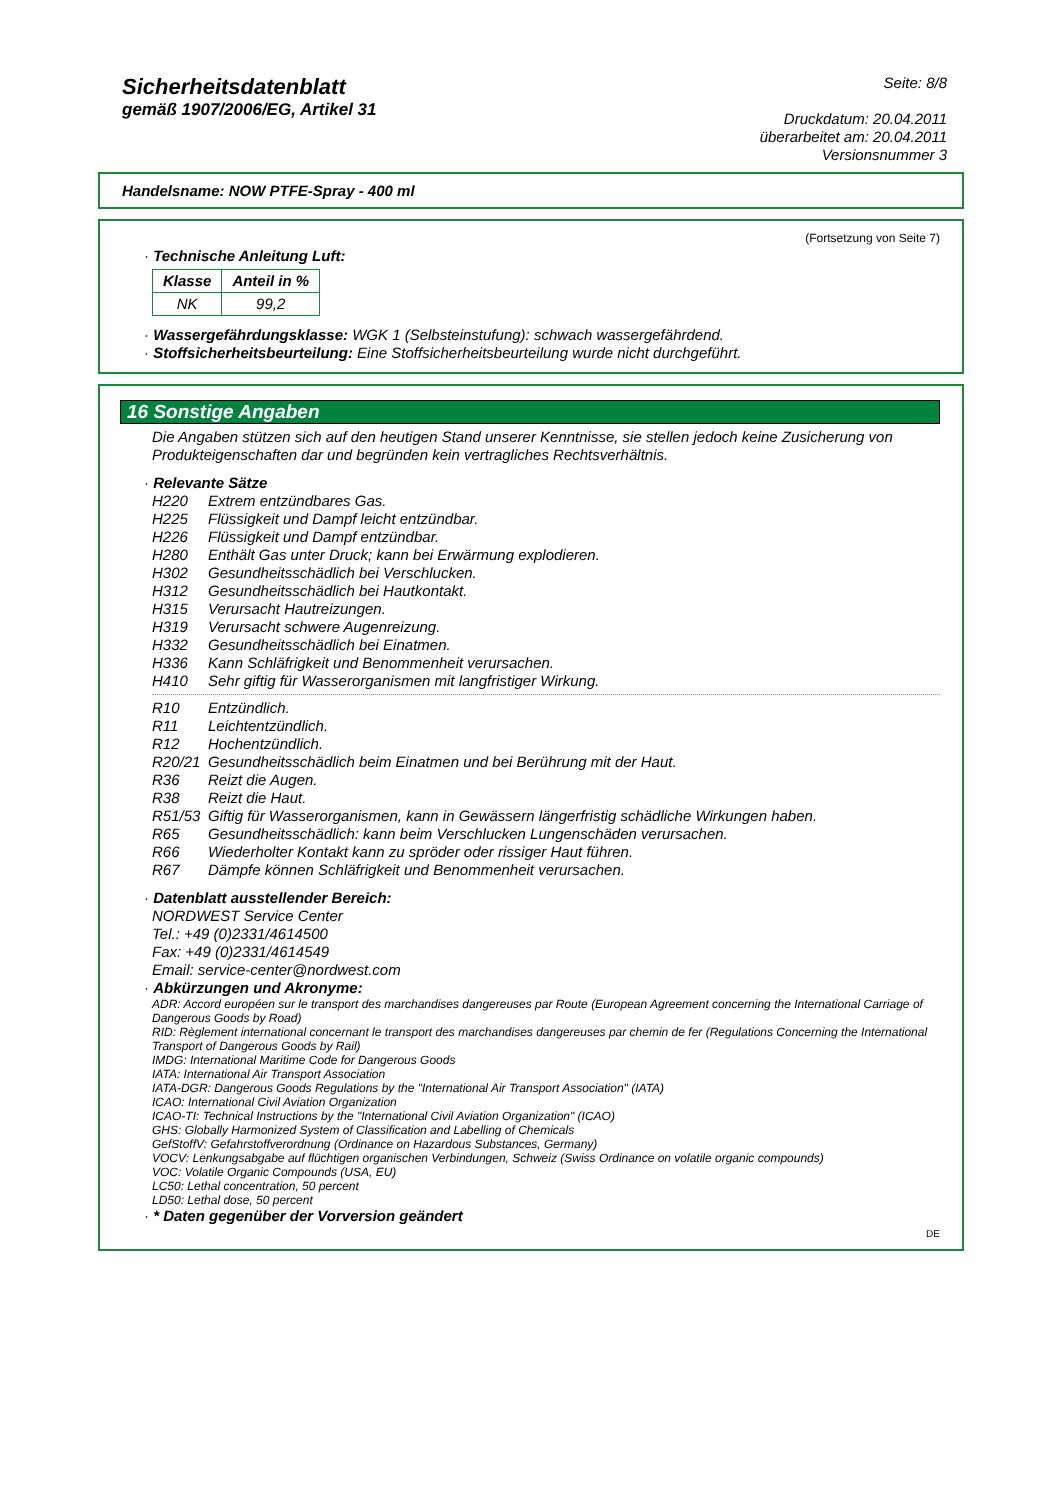Sicherheitsdatenblatt
gemäß 1907/2006/EG, Artikel 31
Seite: 8/8
Druckdatum: 20.04.2011
überarbeitet am: 20.04.2011
Versionsnummer 3
Handelsname: NOW PTFE-Spray - 400 ml
(Fortsetzung von Seite 7)
· Technische Anleitung Luft:
| Klasse | Anteil in % |
| --- | --- |
| NK | 99,2 |
· Wassergefährdungsklasse: WGK 1 (Selbsteinstufung): schwach wassergefährdend.
· Stoffsicherheitsbeurteilung: Eine Stoffsicherheitsbeurteilung wurde nicht durchgeführt.
16 Sonstige Angaben
Die Angaben stützen sich auf den heutigen Stand unserer Kenntnisse, sie stellen jedoch keine Zusicherung von Produkteigenschaften dar und begründen kein vertragliches Rechtsverhältnis.
· Relevante Sätze
H220 Extrem entzündbares Gas.
H225 Flüssigkeit und Dampf leicht entzündbar.
H226 Flüssigkeit und Dampf entzündbar.
H280 Enthält Gas unter Druck; kann bei Erwärmung explodieren.
H302 Gesundheitsschädlich bei Verschlucken.
H312 Gesundheitsschädlich bei Hautkontakt.
H315 Verursacht Hautreizungen.
H319 Verursacht schwere Augenreizung.
H332 Gesundheitsschädlich bei Einatmen.
H336 Kann Schläfrigkeit und Benommenheit verursachen.
H410 Sehr giftig für Wasserorganismen mit langfristiger Wirkung.
R10 Entzündlich.
R11 Leichtentzündlich.
R12 Hochentzündlich.
R20/21 Gesundheitsschädlich beim Einatmen und bei Berührung mit der Haut.
R36 Reizt die Augen.
R38 Reizt die Haut.
R51/53 Giftig für Wasserorganismen, kann in Gewässern längerfristig schädliche Wirkungen haben.
R65 Gesundheitsschädlich: kann beim Verschlucken Lungenschäden verursachen.
R66 Wiederholter Kontakt kann zu spröder oder rissiger Haut führen.
R67 Dämpfe können Schläfrigkeit und Benommenheit verursachen.
· Datenblatt ausstellender Bereich:
NORDWEST Service Center
Tel.: +49 (0)2331/4614500
Fax: +49 (0)2331/4614549
Email: service-center@nordwest.com
· Abkürzungen und Akronyme:
ADR: Accord européen sur le transport des marchandises dangereuses par Route (European Agreement concerning the International Carriage of Dangerous Goods by Road)
RID: Règlement international concernant le transport des marchandises dangereuses par chemin de fer (Regulations Concerning the International Transport of Dangerous Goods by Rail)
IMDG: International Maritime Code for Dangerous Goods
IATA: International Air Transport Association
IATA-DGR: Dangerous Goods Regulations by the "International Air Transport Association" (IATA)
ICAO: International Civil Aviation Organization
ICAO-TI: Technical Instructions by the "International Civil Aviation Organization" (ICAO)
GHS: Globally Harmonized System of Classification and Labelling of Chemicals
GefStoffV: Gefahrstoffverordnung (Ordinance on Hazardous Substances, Germany)
VOCV: Lenkungsabgabe auf flüchtigen organischen Verbindungen, Schweiz (Swiss Ordinance on volatile organic compounds)
VOC: Volatile Organic Compounds (USA, EU)
LC50: Lethal concentration, 50 percent
LD50: Lethal dose, 50 percent
· * Daten gegenüber der Vorversion geändert
DE